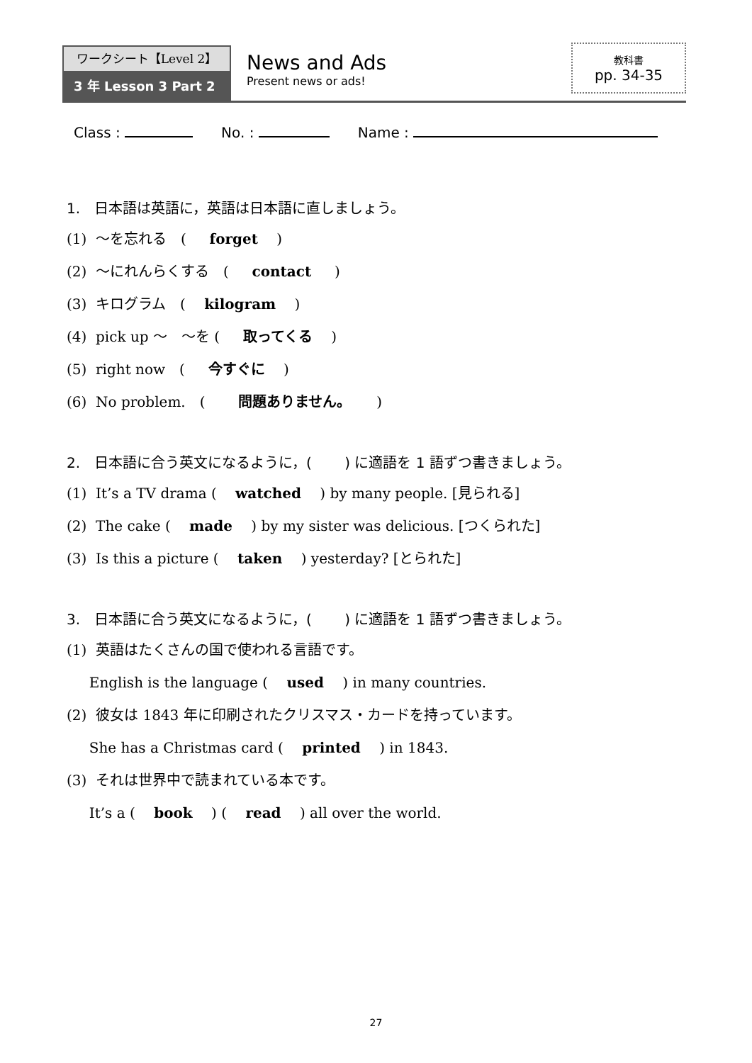ワークシート【Level 2】
3 年 Lesson 3 Part 2
News and Ads
Present news or ads!
教科書
pp. 34-35
Class : No. : Name :
1.　日本語は英語に，英語は日本語に直しましょう。
(1) ～を忘れる　(　 forget　 )
(2) ～にれんらくする　(　 contact　 )
(3) キログラム　(　 kilogram　 )
(4) pick up ～　～を (　 取ってくる　 )
(5) right now　(　 今すぐに　 )
(6) No problem.　(　　 問題ありません。　　 )
2.　日本語に合う英文になるように，(　　 ) に適語を 1 語ずつ書きましょう。
(1) It’s a TV drama (　 watched　 ) by many people. [見られる]
(2) The cake (　 made　 ) by my sister was delicious. [つくられた]
(3) Is this a picture (　 taken　 ) yesterday? [とられた]
3.　日本語に合う英文になるように，(　　 ) に適語を 1 語ずつ書きましょう。
(1) 英語はたくさんの国で使われる言語です。
English is the language (　 used　 ) in many countries.
(2) 彼女は 1843 年に印刷されたクリスマス・カードを持っています。
She has a Christmas card (　 printed　 ) in 1843.
(3) それは世界中で読まれている本です。
It’s a (　 book　 ) (　 read　 ) all over the world.
27